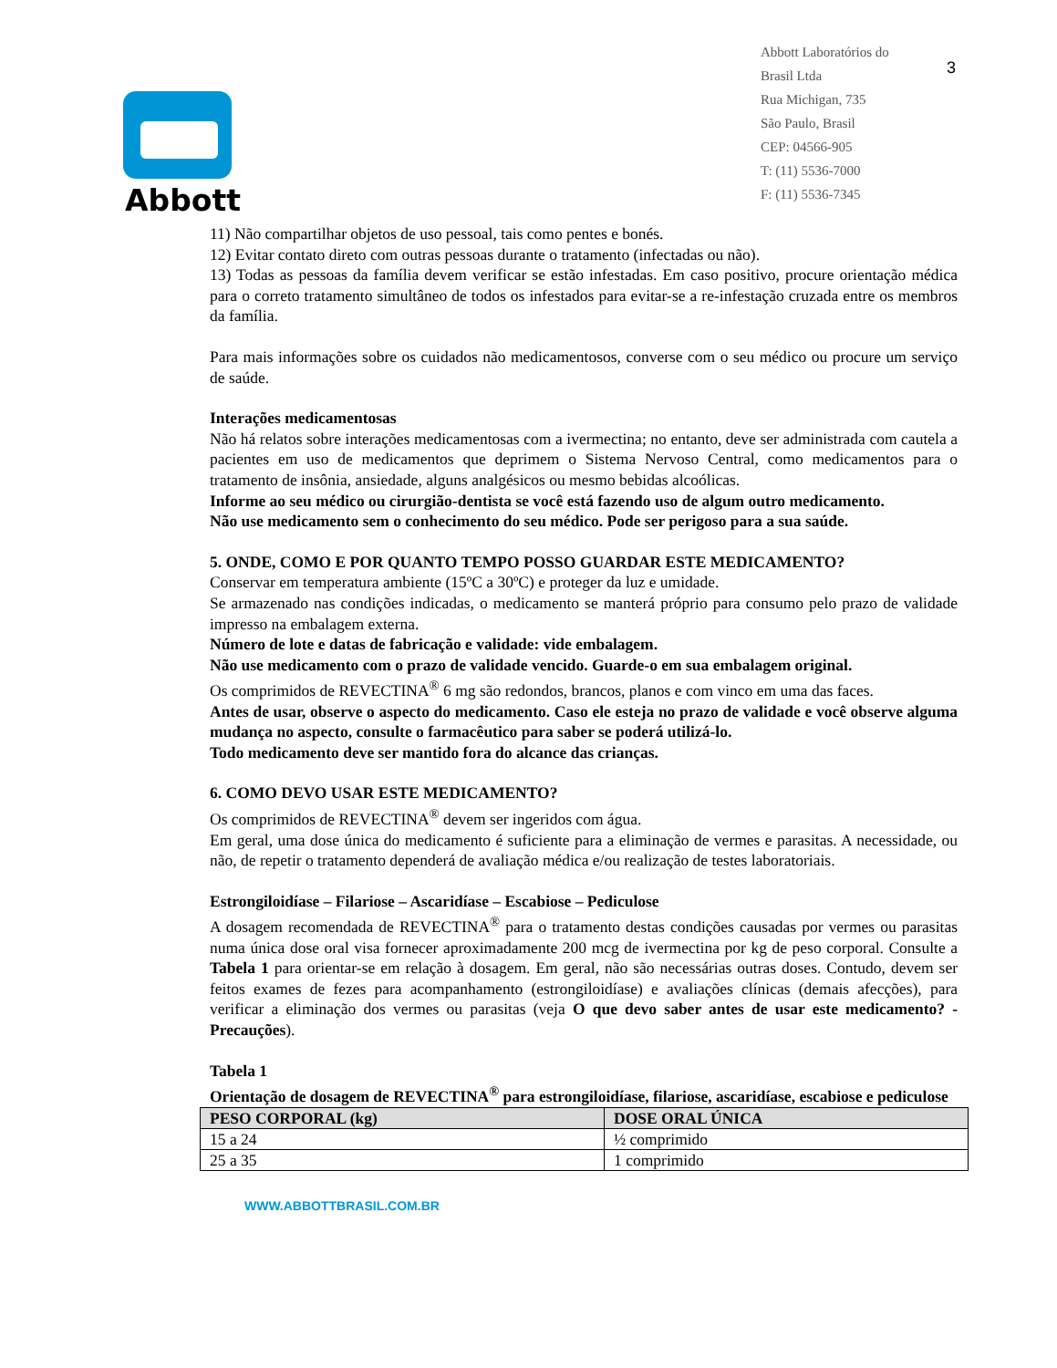Abbott
Abbott Laboratórios do
Brasil Ltda
Rua Michigan, 735
São Paulo, Brasil
CEP: 04566-905
T: (11) 5536-7000
F: (11) 5536-7345
3
11) Não compartilhar objetos de uso pessoal, tais como pentes e bonés.
12) Evitar contato direto com outras pessoas durante o tratamento (infectadas ou não).
13) Todas as pessoas da família devem verificar se estão infestadas. Em caso positivo, procure orientação médica para o correto tratamento simultâneo de todos os infestados para evitar-se a re-infestação cruzada entre os membros da família.
Para mais informações sobre os cuidados não medicamentosos, converse com o seu médico ou procure um serviço de saúde.
Interações medicamentosas
Não há relatos sobre interações medicamentosas com a ivermectina; no entanto, deve ser administrada com cautela a pacientes em uso de medicamentos que deprimem o Sistema Nervoso Central, como medicamentos para o tratamento de insônia, ansiedade, alguns analgésicos ou mesmo bebidas alcoólicas.
Informe ao seu médico ou cirurgião-dentista se você está fazendo uso de algum outro medicamento.
Não use medicamento sem o conhecimento do seu médico. Pode ser perigoso para a sua saúde.
5. ONDE, COMO E POR QUANTO TEMPO POSSO GUARDAR ESTE MEDICAMENTO?
Conservar em temperatura ambiente (15ºC a 30ºC) e proteger da luz e umidade.
Se armazenado nas condições indicadas, o medicamento se manterá próprio para consumo pelo prazo de validade impresso na embalagem externa.
Número de lote e datas de fabricação e validade: vide embalagem.
Não use medicamento com o prazo de validade vencido. Guarde-o em sua embalagem original.
Os comprimidos de REVECTINA<sup>®</sup> 6 mg são redondos, brancos, planos e com vinco em uma das faces.
Antes de usar, observe o aspecto do medicamento. Caso ele esteja no prazo de validade e você observe alguma mudança no aspecto, consulte o farmacêutico para saber se poderá utilizá-lo.
Todo medicamento deve ser mantido fora do alcance das crianças.
6. COMO DEVO USAR ESTE MEDICAMENTO?
Os comprimidos de REVECTINA<sup>®</sup> devem ser ingeridos com água.
Em geral, uma dose única do medicamento é suficiente para a eliminação de vermes e parasitas. A necessidade, ou não, de repetir o tratamento dependerá de avaliação médica e/ou realização de testes laboratoriais.
Estrongiloidíase – Filariose – Ascaridíase – Escabiose – Pediculose
A dosagem recomendada de REVECTINA<sup>®</sup> para o tratamento destas condições causadas por vermes ou parasitas numa única dose oral visa fornecer aproximadamente 200 mcg de ivermectina por kg de peso corporal. Consulte a Tabela 1 para orientar-se em relação à dosagem. Em geral, não são necessárias outras doses. Contudo, devem ser feitos exames de fezes para acompanhamento (estrongiloidíase) e avaliações clínicas (demais afecções), para verificar a eliminação dos vermes ou parasitas (veja O que devo saber antes de usar este medicamento? - Precauções).
Tabela 1
Orientação de dosagem de REVECTINA<sup>®</sup> para estrongiloidíase, filariose, ascaridíase, escabiose e pediculose
| PESO CORPORAL (kg) | DOSE ORAL ÚNICA |
| --- | --- |
| 15 a 24 | ½ comprimido |
| 25 a 35 | 1 comprimido |
WWW.ABBOTTBRASIL.COM.BR